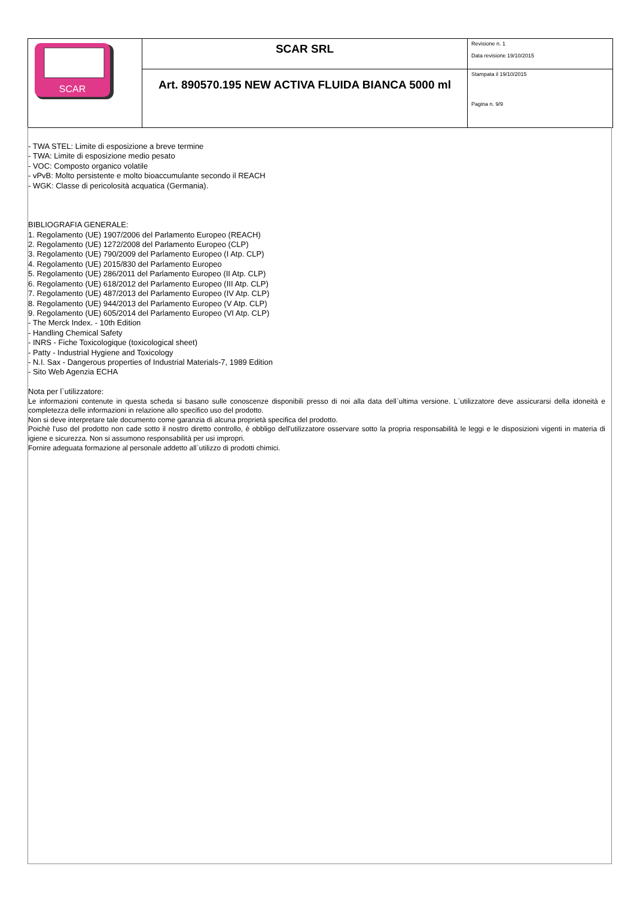| SCAR | SCAR SRL | Revisione n. 1 Data revisione 19/10/2015 |
| | Art. 890570.195 NEW ACTIVA FLUIDA BIANCA 5000 ml | Stampata il 19/10/2015 Pagina n. 9/9 |
- TWA STEL: Limite di esposizione a breve termine
- TWA: Limite di esposizione medio pesato
- VOC: Composto organico volatile
- vPvB: Molto persistente e molto bioaccumulante secondo il REACH
- WGK: Classe di pericolosità acquatica (Germania).
BIBLIOGRAFIA GENERALE:
1. Regolamento (UE) 1907/2006 del Parlamento Europeo (REACH)
2. Regolamento (UE) 1272/2008 del Parlamento Europeo (CLP)
3. Regolamento (UE) 790/2009 del Parlamento Europeo (I Atp. CLP)
4. Regolamento (UE) 2015/830 del Parlamento Europeo
5. Regolamento (UE) 286/2011 del Parlamento Europeo (II Atp. CLP)
6. Regolamento (UE) 618/2012 del Parlamento Europeo (III Atp. CLP)
7. Regolamento (UE) 487/2013 del Parlamento Europeo (IV Atp. CLP)
8. Regolamento (UE) 944/2013 del Parlamento Europeo (V Atp. CLP)
9. Regolamento (UE) 605/2014 del Parlamento Europeo (VI Atp. CLP)
- The Merck Index. - 10th Edition
- Handling Chemical Safety
- INRS - Fiche Toxicologique (toxicological sheet)
- Patty - Industrial Hygiene and Toxicology
- N.I. Sax - Dangerous properties of Industrial Materials-7, 1989 Edition
- Sito Web Agenzia ECHA
Nota per l`utilizzatore:
Le informazioni contenute in questa scheda si basano sulle conoscenze disponibili presso di noi alla data dell`ultima versione. L`utilizzatore deve assicurarsi della idoneità e completezza delle informazioni in relazione allo specifico uso del prodotto.
Non si deve interpretare tale documento come garanzia di alcuna proprietà specifica del prodotto.
Poichè l'uso del prodotto non cade sotto il nostro diretto controllo, è obbligo dell'utilizzatore osservare sotto la propria responsabilità le leggi e le disposizioni vigenti in materia di igiene e sicurezza. Non si assumono responsabilità per usi impropri.
Fornire adeguata formazione al personale addetto all`utilizzo di prodotti chimici.